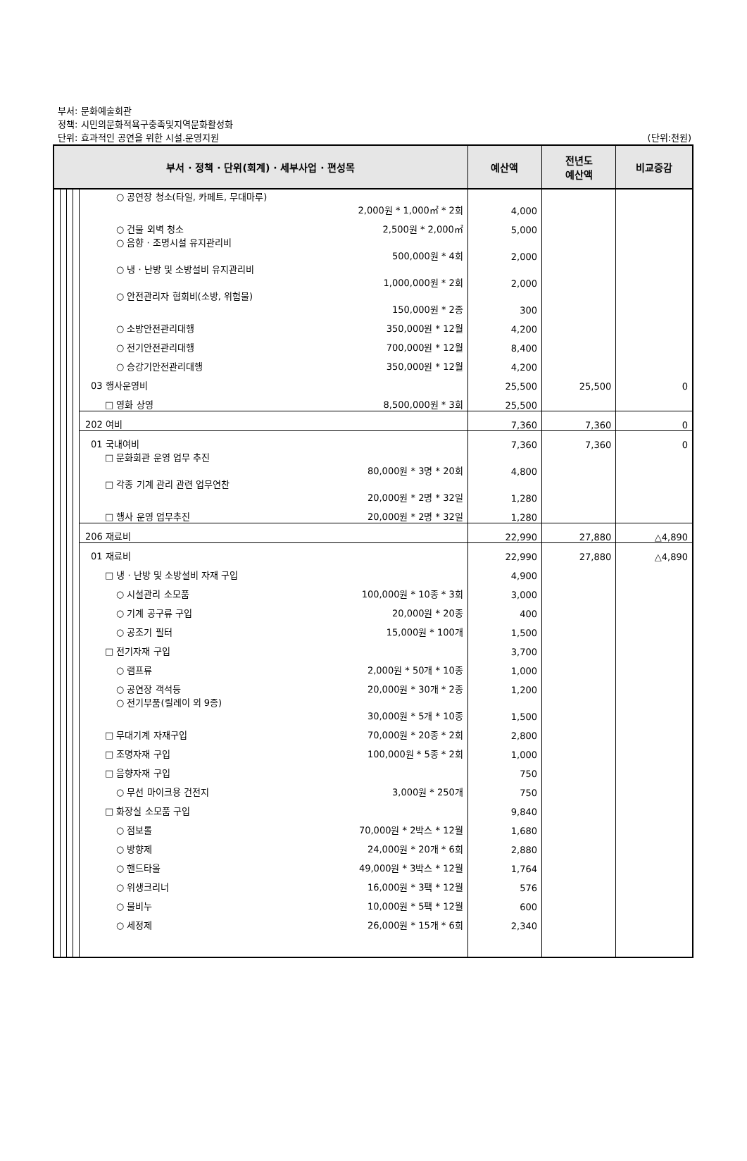부서: 문화예술회관
정책: 시민의문화적욕구충족및지역문화활성화
단위: 효과적인 공연을 위한 시설.운영지원 (단위:천원)
| 부서 · 정책 · 단위(회계) · 세부사업 · 편성목 | | | | | 예산액 | 전년도 예산액 | 비교증감 |
| --- | --- | --- | --- | --- | --- | --- | --- |
| | | | | ○ 공연장 청소(타일, 카페트, 무대마루) 2,000원 * 1,000㎡ * 2회 | 4,000 | | |
| | | | | ○ 건물 외벽 청소 2,500원 * 2,000㎡ | 5,000 | | |
| | | | | ○ 음향 · 조명시설 유지관리비 500,000원 * 4회 | 2,000 | | |
| | | | | ○ 냉 · 난방 및 소방설비 유지관리비 1,000,000원 * 2회 | 2,000 | | |
| | | | | ○ 안전관리자 협회비(소방, 위험물) 150,000원 * 2종 | 300 | | |
| | | | | ○ 소방안전관리대행 350,000원 * 12월 | 4,200 | | |
| | | | | ○ 전기안전관리대행 700,000원 * 12월 | 8,400 | | |
| | | | | ○ 승강기안전관리대행 350,000원 * 12월 | 4,200 | | |
| | | | | 03 행사운영비 | 25,500 | 25,500 | 0 |
| | | | | □ 영화 상영 8,500,000원 * 3회 | 25,500 | | |
| | | | | 202 여비 | 7,360 | 7,360 | 0 |
| | | | | 01 국내여비 | 7,360 | 7,360 | 0 |
| | | | | □ 문화회관 운영 업무 추진 80,000원 * 3명 * 20회 | 4,800 | | |
| | | | | □ 각종 기계 관리 관련 업무연찬 20,000원 * 2명 * 32일 | 1,280 | | |
| | | | | □ 행사 운영 업무추진 20,000원 * 2명 * 32일 | 1,280 | | |
| | | | | 206 재료비 | 22,990 | 27,880 | △4,890 |
| | | | | 01 재료비 | 22,990 | 27,880 | △4,890 |
| | | | | □ 냉 · 난방 및 소방설비 자재 구입 | 4,900 | | |
| | | | | ○ 시설관리 소모품 100,000원 * 10종 * 3회 | 3,000 | | |
| | | | | ○ 기계 공구류 구입 20,000원 * 20종 | 400 | | |
| | | | | ○ 공조기 필터 15,000원 * 100개 | 1,500 | | |
| | | | | □ 전기자재 구입 | 3,700 | | |
| | | | | ○ 램프류 2,000원 * 50개 * 10종 | 1,000 | | |
| | | | | ○ 공연장 객석등 20,000원 * 30개 * 2종 | 1,200 | | |
| | | | | ○ 전기부품(릴레이 외 9종) 30,000원 * 5개 * 10종 | 1,500 | | |
| | | | | □ 무대기계 자재구입 70,000원 * 20종 * 2회 | 2,800 | | |
| | | | | □ 조명자재 구입 100,000원 * 5종 * 2회 | 1,000 | | |
| | | | | □ 음향자재 구입 | 750 | | |
| | | | | ○ 무선 마이크용 건전지 3,000원 * 250개 | 750 | | |
| | | | | □ 화장실 소모품 구입 | 9,840 | | |
| | | | | ○ 점보롤 70,000원 * 2박스 * 12월 | 1,680 | | |
| | | | | ○ 방향제 24,000원 * 20개 * 6회 | 2,880 | | |
| | | | | ○ 핸드타올 49,000원 * 3박스 * 12월 | 1,764 | | |
| | | | | ○ 위생크리너 16,000원 * 3팩 * 12월 | 576 | | |
| | | | | ○ 물비누 10,000원 * 5팩 * 12월 | 600 | | |
| | | | | ○ 세정제 26,000원 * 15개 * 6회 | 2,340 | | |